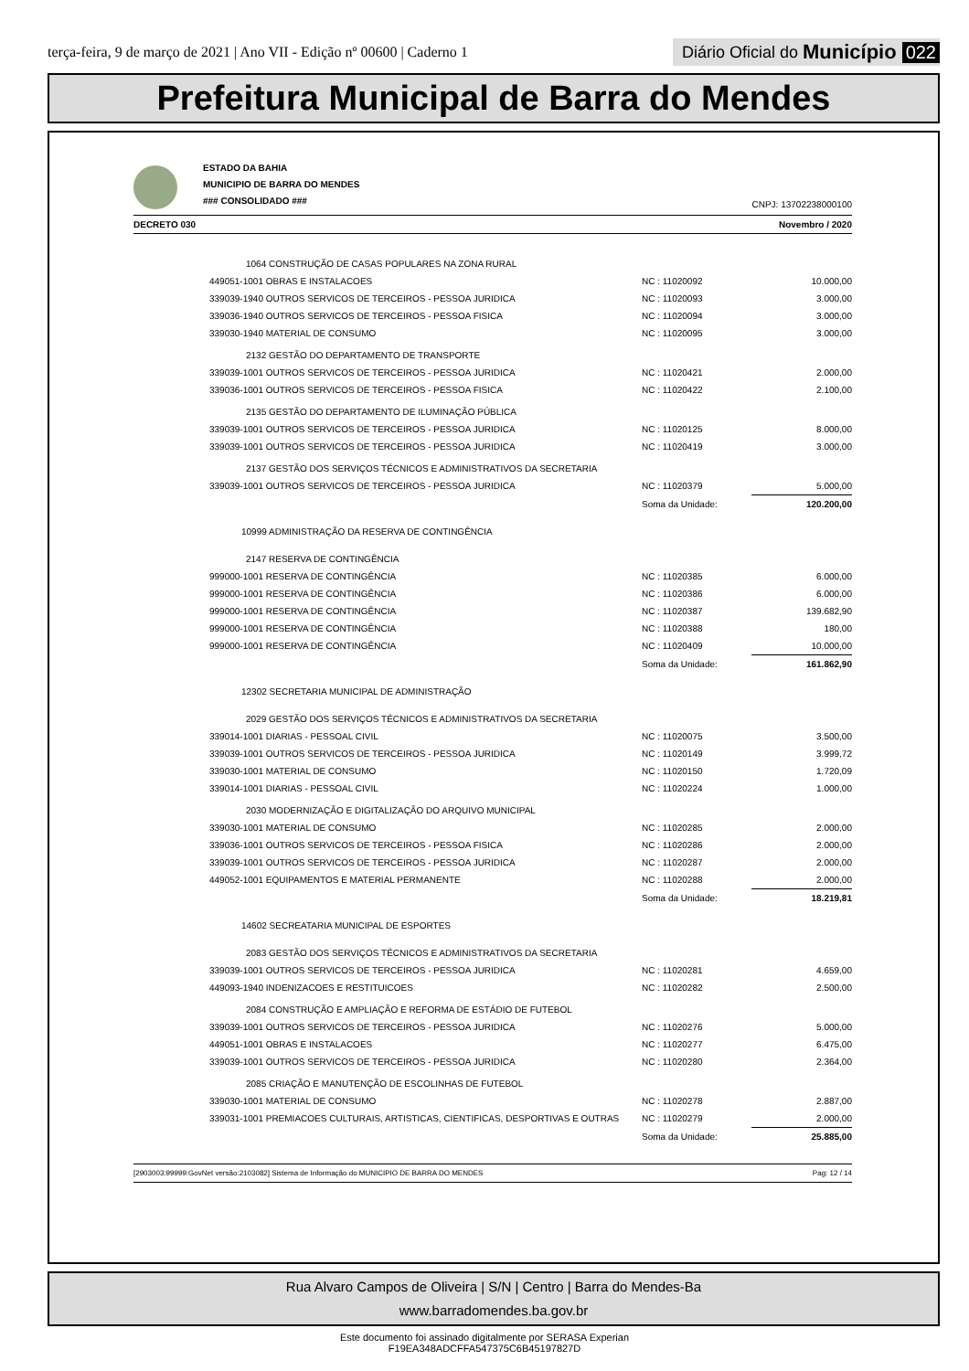terça-feira, 9 de março de 2021 | Ano VII - Edição nº 00600 | Caderno 1
Diário Oficial do Município 022
Prefeitura Municipal de Barra do Mendes
ESTADO DA BAHIA
MUNICIPIO DE BARRA DO MENDES
### CONSOLIDADO ###
CNPJ: 13702238000100
DECRETO 030 Novembro / 2020
| 1064 CONSTRUÇÃO DE CASAS POPULARES NA ZONA RURAL | | |
| 449051-1001 OBRAS E INSTALACOES | NC : 11020092 | 10.000,00 |
| 339039-1940 OUTROS SERVICOS DE TERCEIROS - PESSOA JURIDICA | NC : 11020093 | 3.000,00 |
| 339036-1940 OUTROS SERVICOS DE TERCEIROS - PESSOA FISICA | NC : 11020094 | 3.000,00 |
| 339030-1940 MATERIAL DE CONSUMO | NC : 11020095 | 3.000,00 |
| 2132 GESTÃO DO DEPARTAMENTO DE TRANSPORTE | | |
| 339039-1001 OUTROS SERVICOS DE TERCEIROS - PESSOA JURIDICA | NC : 11020421 | 2.000,00 |
| 339036-1001 OUTROS SERVICOS DE TERCEIROS - PESSOA FISICA | NC : 11020422 | 2.100,00 |
| 2135 GESTÃO DO DEPARTAMENTO DE ILUMINAÇÃO PÚBLICA | | |
| 339039-1001 OUTROS SERVICOS DE TERCEIROS - PESSOA JURIDICA | NC : 11020125 | 8.000,00 |
| 339039-1001 OUTROS SERVICOS DE TERCEIROS - PESSOA JURIDICA | NC : 11020419 | 3.000,00 |
| 2137 GESTÃO DOS SERVIÇOS TÉCNICOS E ADMINISTRATIVOS DA SECRETARIA | | |
| 339039-1001 OUTROS SERVICOS DE TERCEIROS - PESSOA JURIDICA | NC : 11020379 | 5.000,00 |
| | Soma da Unidade: | 120.200,00 |
| 10999 ADMINISTRAÇÃO DA RESERVA DE CONTINGÊNCIA | | |
| 2147 RESERVA DE CONTINGÊNCIA | | |
| 999000-1001 RESERVA DE CONTINGÊNCIA | NC : 11020385 | 6.000,00 |
| 999000-1001 RESERVA DE CONTINGÊNCIA | NC : 11020386 | 6.000,00 |
| 999000-1001 RESERVA DE CONTINGÊNCIA | NC : 11020387 | 139.682,90 |
| 999000-1001 RESERVA DE CONTINGÊNCIA | NC : 11020388 | 180,00 |
| 999000-1001 RESERVA DE CONTINGÊNCIA | NC : 11020409 | 10.000,00 |
| | Soma da Unidade: | 161.862,90 |
| 12302 SECRETARIA MUNICIPAL DE ADMINISTRAÇÃO | | |
| 2029 GESTÃO DOS SERVIÇOS TÉCNICOS E ADMINISTRATIVOS DA SECRETARIA | | |
| 339014-1001 DIARIAS - PESSOAL CIVIL | NC : 11020075 | 3.500,00 |
| 339039-1001 OUTROS SERVICOS DE TERCEIROS - PESSOA JURIDICA | NC : 11020149 | 3.999,72 |
| 339030-1001 MATERIAL DE CONSUMO | NC : 11020150 | 1.720,09 |
| 339014-1001 DIARIAS - PESSOAL CIVIL | NC : 11020224 | 1.000,00 |
| 2030 MODERNIZAÇÃO E DIGITALIZAÇÃO DO ARQUIVO MUNICIPAL | | |
| 339030-1001 MATERIAL DE CONSUMO | NC : 11020285 | 2.000,00 |
| 339036-1001 OUTROS SERVICOS DE TERCEIROS - PESSOA FISICA | NC : 11020286 | 2.000,00 |
| 339039-1001 OUTROS SERVICOS DE TERCEIROS - PESSOA JURIDICA | NC : 11020287 | 2.000,00 |
| 449052-1001 EQUIPAMENTOS E MATERIAL PERMANENTE | NC : 11020288 | 2.000,00 |
| | Soma da Unidade: | 18.219,81 |
| 14602 SECREATARIA MUNICIPAL DE ESPORTES | | |
| 2083 GESTÃO DOS SERVIÇOS TÉCNICOS E ADMINISTRATIVOS DA SECRETARIA | | |
| 339039-1001 OUTROS SERVICOS DE TERCEIROS - PESSOA JURIDICA | NC : 11020281 | 4.659,00 |
| 449093-1940 INDENIZACOES E RESTITUICOES | NC : 11020282 | 2.500,00 |
| 2084 CONSTRUÇÃO E AMPLIAÇÃO E REFORMA DE ESTÁDIO DE FUTEBOL | | |
| 339039-1001 OUTROS SERVICOS DE TERCEIROS - PESSOA JURIDICA | NC : 11020276 | 5.000,00 |
| 449051-1001 OBRAS E INSTALACOES | NC : 11020277 | 6.475,00 |
| 339039-1001 OUTROS SERVICOS DE TERCEIROS - PESSOA JURIDICA | NC : 11020280 | 2.364,00 |
| 2085 CRIAÇÃO E MANUTENÇÃO DE ESCOLINHAS DE FUTEBOL | | |
| 339030-1001 MATERIAL DE CONSUMO | NC : 11020278 | 2.887,00 |
| 339031-1001 PREMIACOES CULTURAIS, ARTISTICAS, CIENTIFICAS, DESPORTIVAS E OUTRAS | NC : 11020279 | 2.000,00 |
| | Soma da Unidade: | 25.885,00 |
[2903003:99999:GovNet versão:2103082] Sistema de Informação do MUNICIPIO DE BARRA DO MENDES Pag: 12 / 14
Rua Alvaro Campos de Oliveira | S/N | Centro | Barra do Mendes-Ba
www.barradomendes.ba.gov.br
Este documento foi assinado digitalmente por SERASA Experian
F19EA348ADCFFA547375C6B45197827D